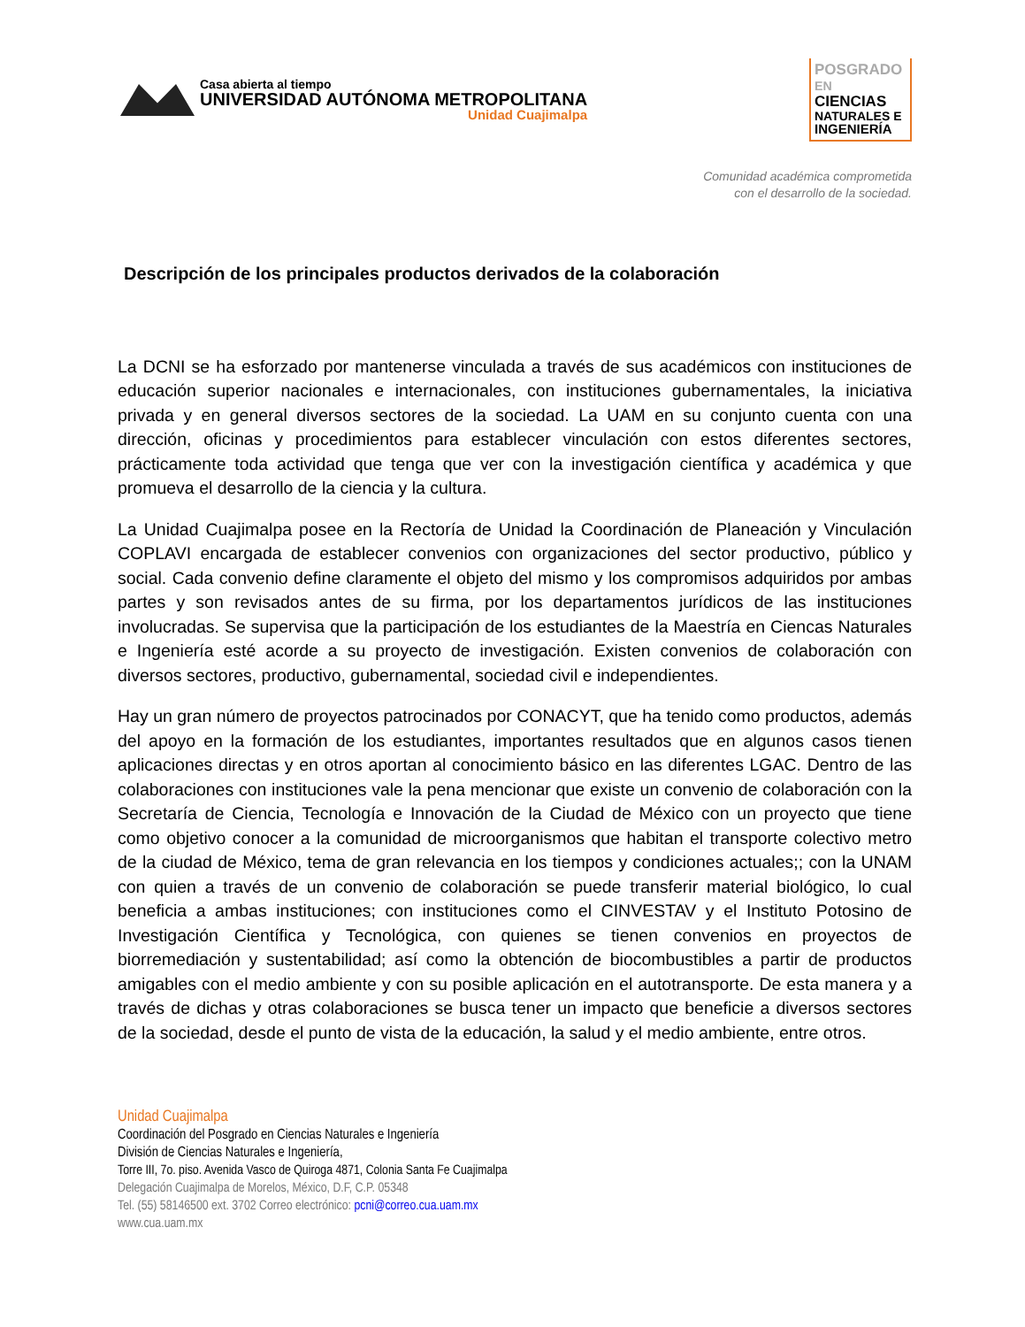Casa abierta al tiempo
UNIVERSIDAD AUTÓNOMA METROPOLITANA
Unidad Cuajimalpa
POSGRADO EN
CIENCIAS
NATURALES E
INGENIERÍA
Comunidad académica comprometida
con el desarrollo de la sociedad.
Descripción de los principales productos derivados de la colaboración
La DCNI se ha esforzado por mantenerse vinculada a través de sus académicos con instituciones de educación superior nacionales e internacionales, con instituciones gubernamentales, la iniciativa privada y en general diversos sectores de la sociedad. La UAM en su conjunto cuenta con una dirección, oficinas y procedimientos para establecer vinculación con estos diferentes sectores, prácticamente toda actividad que tenga que ver con la investigación científica y académica y que promueva el desarrollo de la ciencia y la cultura.
La Unidad Cuajimalpa posee en la Rectoría de Unidad la Coordinación de Planeación y Vinculación COPLAVI encargada de establecer convenios con organizaciones del sector productivo, público y social. Cada convenio define claramente el objeto del mismo y los compromisos adquiridos por ambas partes y son revisados antes de su firma, por los departamentos jurídicos de las instituciones involucradas. Se supervisa que la participación de los estudiantes de la Maestría en Ciencas Naturales e Ingeniería esté acorde a su proyecto de investigación. Existen convenios de colaboración con diversos sectores, productivo, gubernamental, sociedad civil e independientes.
Hay un gran número de proyectos patrocinados por CONACYT, que ha tenido como productos, además del apoyo en la formación de los estudiantes, importantes resultados que en algunos casos tienen aplicaciones directas y en otros aportan al conocimiento básico en las diferentes LGAC. Dentro de las colaboraciones con instituciones vale la pena mencionar que existe un convenio de colaboración con la Secretaría de Ciencia, Tecnología e Innovación de la Ciudad de México con un proyecto que tiene como objetivo conocer a la comunidad de microorganismos que habitan el transporte colectivo metro de la ciudad de México, tema de gran relevancia en los tiempos y condiciones actuales;; con la UNAM con quien a través de un convenio de colaboración se puede transferir material biológico, lo cual beneficia a ambas instituciones; con instituciones como el CINVESTAV y el Instituto Potosino de Investigación Científica y Tecnológica, con quienes se tienen convenios en proyectos de biorremediación y sustentabilidad; así como la obtención de biocombustibles a partir de productos amigables con el medio ambiente y con su posible aplicación en el autotransporte. De esta manera y a través de dichas y otras colaboraciones se busca tener un impacto que beneficie a diversos sectores de la sociedad, desde el punto de vista de la educación, la salud y el medio ambiente, entre otros.
Unidad Cuajimalpa
Coordinación del Posgrado en Ciencias Naturales e Ingeniería
División de Ciencias Naturales e Ingeniería,
Torre III, 7o. piso. Avenida Vasco de Quiroga 4871, Colonia Santa Fe Cuajimalpa
Delegación Cuajimalpa de Morelos, México, D.F, C.P. 05348
Tel. (55) 58146500 ext. 3702 Correo electrónico: pcni@correo.cua.uam.mx
www.cua.uam.mx